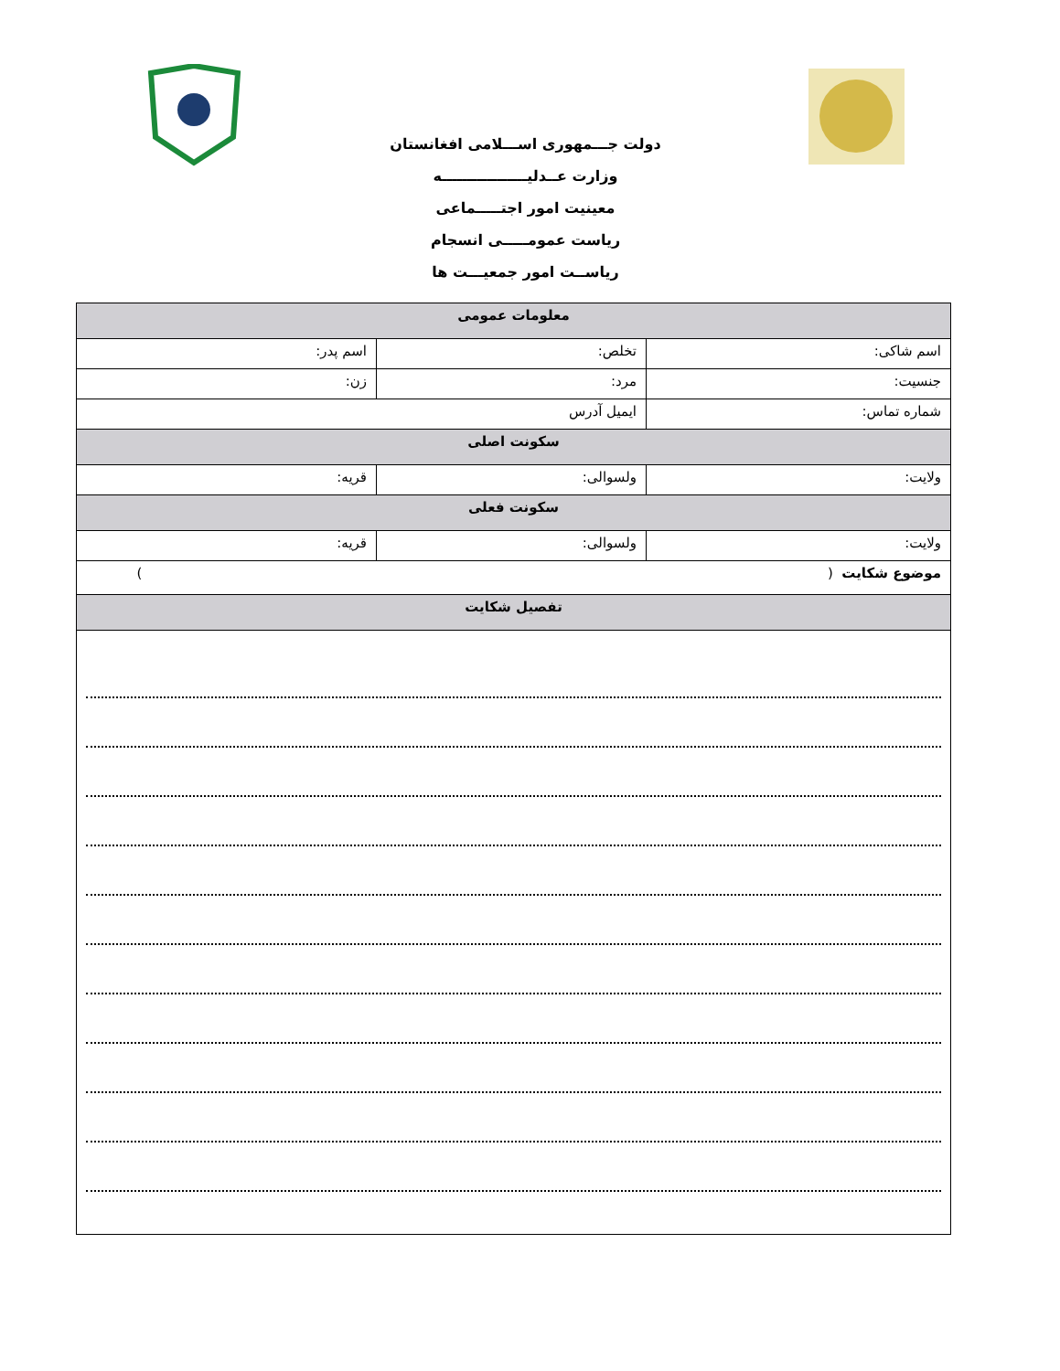دولت جـــمهوری اســـلامی افغانستان
وزارت عــدلیـــــــــــــــــه
معینیت امور اجتـــــماعی
ریاست عمومـــــی انسجام
ریاســت امور جمعیـــت ها
| معلومات عمومی | | |
| --- | --- | --- |
| اسم شاکی: | تخلص: | اسم پدر: |
| جنسیت: | مرد: | زن: |
| شماره تماس: | ایمیل آدرس | |
| سکونت اصلی | | |
| ولایت: | ولسوالی: | قریه: |
| سکونت فعلی | | |
| ولایت: | ولسوالی: | قریه: |
| موضوع شکایت ( ) | | |
| تفصیل شکایت | | |